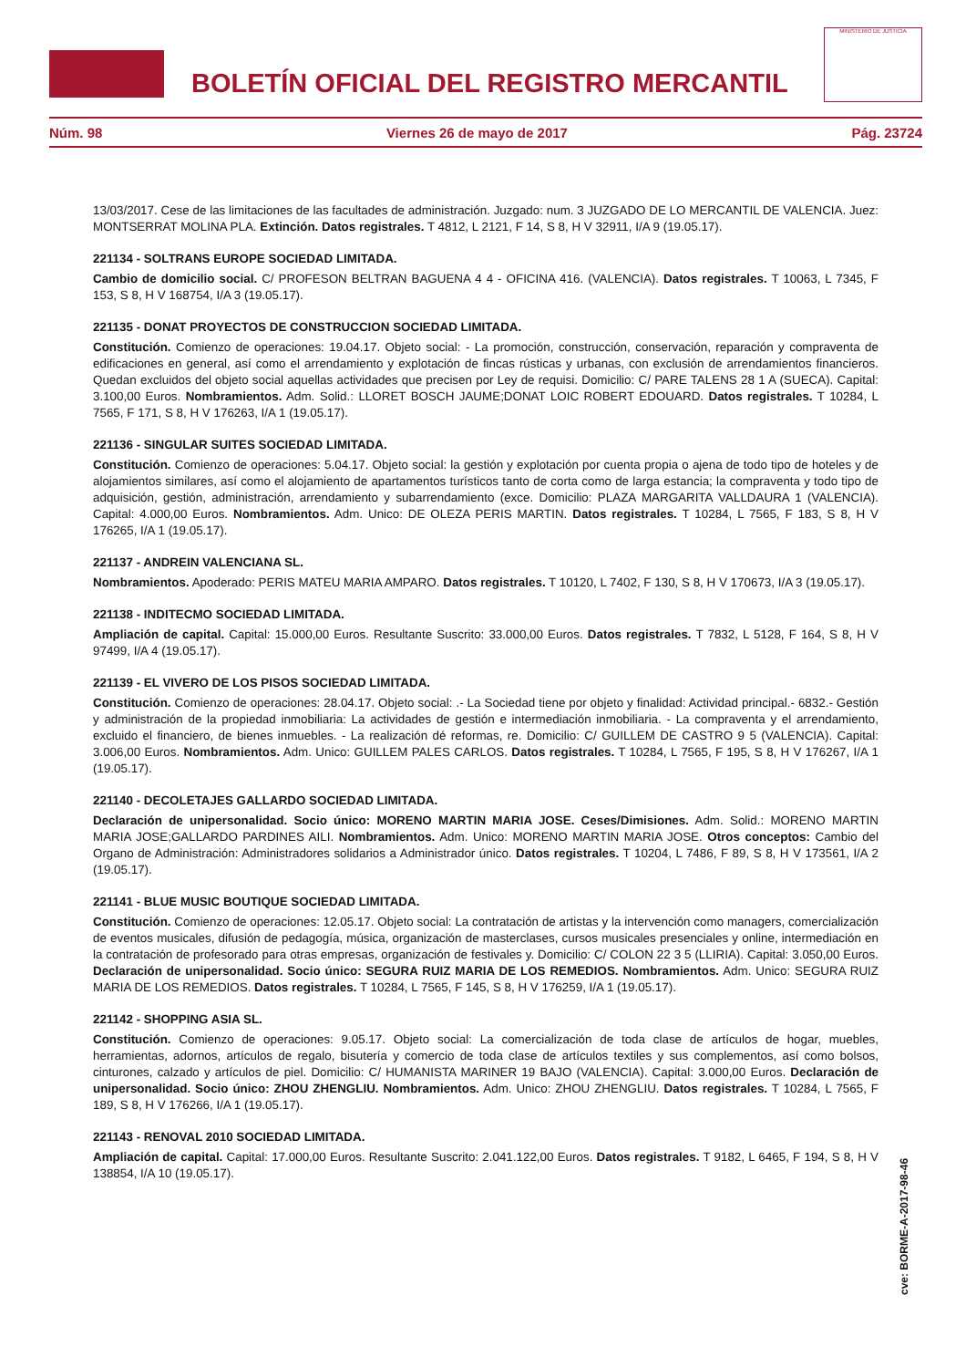BOLETÍN OFICIAL DEL REGISTRO MERCANTIL
MINISTERIO DE JUSTICIA
Núm. 98 Viernes 26 de mayo de 2017 Pág. 23724
13/03/2017. Cese de las limitaciones de las facultades de administración. Juzgado: num. 3 JUZGADO DE LO MERCANTIL DE VALENCIA. Juez: MONTSERRAT MOLINA PLA. Extinción. Datos registrales. T 4812, L 2121, F 14, S 8, H V 32911, I/A 9 (19.05.17).
221134 - SOLTRANS EUROPE SOCIEDAD LIMITADA.
Cambio de domicilio social. C/ PROFESON BELTRAN BAGUENA 4 4 - OFICINA 416. (VALENCIA). Datos registrales. T 10063, L 7345, F 153, S 8, H V 168754, I/A 3 (19.05.17).
221135 - DONAT PROYECTOS DE CONSTRUCCION SOCIEDAD LIMITADA.
Constitución. Comienzo de operaciones: 19.04.17. Objeto social: - La promoción, construcción, conservación, reparación y compraventa de edificaciones en general, así como el arrendamiento y explotación de fincas rústicas y urbanas, con exclusión de arrendamientos financieros. Quedan excluidos del objeto social aquellas actividades que precisen por Ley de requisi. Domicilio: C/ PARE TALENS 28 1 A (SUECA). Capital: 3.100,00 Euros. Nombramientos. Adm. Solid.: LLORET BOSCH JAUME;DONAT LOIC ROBERT EDOUARD. Datos registrales. T 10284, L 7565, F 171, S 8, H V 176263, I/A 1 (19.05.17).
221136 - SINGULAR SUITES SOCIEDAD LIMITADA.
Constitución. Comienzo de operaciones: 5.04.17. Objeto social: la gestión y explotación por cuenta propia o ajena de todo tipo de hoteles y de alojamientos similares, así como el alojamiento de apartamentos turísticos tanto de corta como de larga estancia; la compraventa y todo tipo de adquisición, gestión, administración, arrendamiento y subarrendamiento (exce. Domicilio: PLAZA MARGARITA VALLDAURA 1 (VALENCIA). Capital: 4.000,00 Euros. Nombramientos. Adm. Unico: DE OLEZA PERIS MARTIN. Datos registrales. T 10284, L 7565, F 183, S 8, H V 176265, I/A 1 (19.05.17).
221137 - ANDREIN VALENCIANA SL.
Nombramientos. Apoderado: PERIS MATEU MARIA AMPARO. Datos registrales. T 10120, L 7402, F 130, S 8, H V 170673, I/A 3 (19.05.17).
221138 - INDITECMO SOCIEDAD LIMITADA.
Ampliación de capital. Capital: 15.000,00 Euros. Resultante Suscrito: 33.000,00 Euros. Datos registrales. T 7832, L 5128, F 164, S 8, H V 97499, I/A 4 (19.05.17).
221139 - EL VIVERO DE LOS PISOS SOCIEDAD LIMITADA.
Constitución. Comienzo de operaciones: 28.04.17. Objeto social: .- La Sociedad tiene por objeto y finalidad: Actividad principal.- 6832.- Gestión y administración de la propiedad inmobiliaria: La actividades de gestión e intermediación inmobiliaria. - La compraventa y el arrendamiento, excluido el financiero, de bienes inmuebles. - La realización dé reformas, re. Domicilio: C/ GUILLEM DE CASTRO 9 5 (VALENCIA). Capital: 3.006,00 Euros. Nombramientos. Adm. Unico: GUILLEM PALES CARLOS. Datos registrales. T 10284, L 7565, F 195, S 8, H V 176267, I/A 1 (19.05.17).
221140 - DECOLETAJES GALLARDO SOCIEDAD LIMITADA.
Declaración de unipersonalidad. Socio único: MORENO MARTIN MARIA JOSE. Ceses/Dimisiones. Adm. Solid.: MORENO MARTIN MARIA JOSE;GALLARDO PARDINES AILI. Nombramientos. Adm. Unico: MORENO MARTIN MARIA JOSE. Otros conceptos: Cambio del Organo de Administración: Administradores solidarios a Administrador único. Datos registrales. T 10204, L 7486, F 89, S 8, H V 173561, I/A 2 (19.05.17).
221141 - BLUE MUSIC BOUTIQUE SOCIEDAD LIMITADA.
Constitución. Comienzo de operaciones: 12.05.17. Objeto social: La contratación de artistas y la intervención como managers, comercialización de eventos musicales, difusión de pedagogía, música, organización de masterclases, cursos musicales presenciales y online, intermediación en la contratación de profesorado para otras empresas, organización de festivales y. Domicilio: C/ COLON 22 3 5 (LLIRIA). Capital: 3.050,00 Euros. Declaración de unipersonalidad. Socio único: SEGURA RUIZ MARIA DE LOS REMEDIOS. Nombramientos. Adm. Unico: SEGURA RUIZ MARIA DE LOS REMEDIOS. Datos registrales. T 10284, L 7565, F 145, S 8, H V 176259, I/A 1 (19.05.17).
221142 - SHOPPING ASIA SL.
Constitución. Comienzo de operaciones: 9.05.17. Objeto social: La comercialización de toda clase de artículos de hogar, muebles, herramientas, adornos, artículos de regalo, bisutería y comercio de toda clase de artículos textiles y sus complementos, así como bolsos, cinturones, calzado y artículos de piel. Domicilio: C/ HUMANISTA MARINER 19 BAJO (VALENCIA). Capital: 3.000,00 Euros. Declaración de unipersonalidad. Socio único: ZHOU ZHENGLIU. Nombramientos. Adm. Unico: ZHOU ZHENGLIU. Datos registrales. T 10284, L 7565, F 189, S 8, H V 176266, I/A 1 (19.05.17).
221143 - RENOVAL 2010 SOCIEDAD LIMITADA.
Ampliación de capital. Capital: 17.000,00 Euros. Resultante Suscrito: 2.041.122,00 Euros. Datos registrales. T 9182, L 6465, F 194, S 8, H V 138854, I/A 10 (19.05.17).
cve: BORME-A-2017-98-46